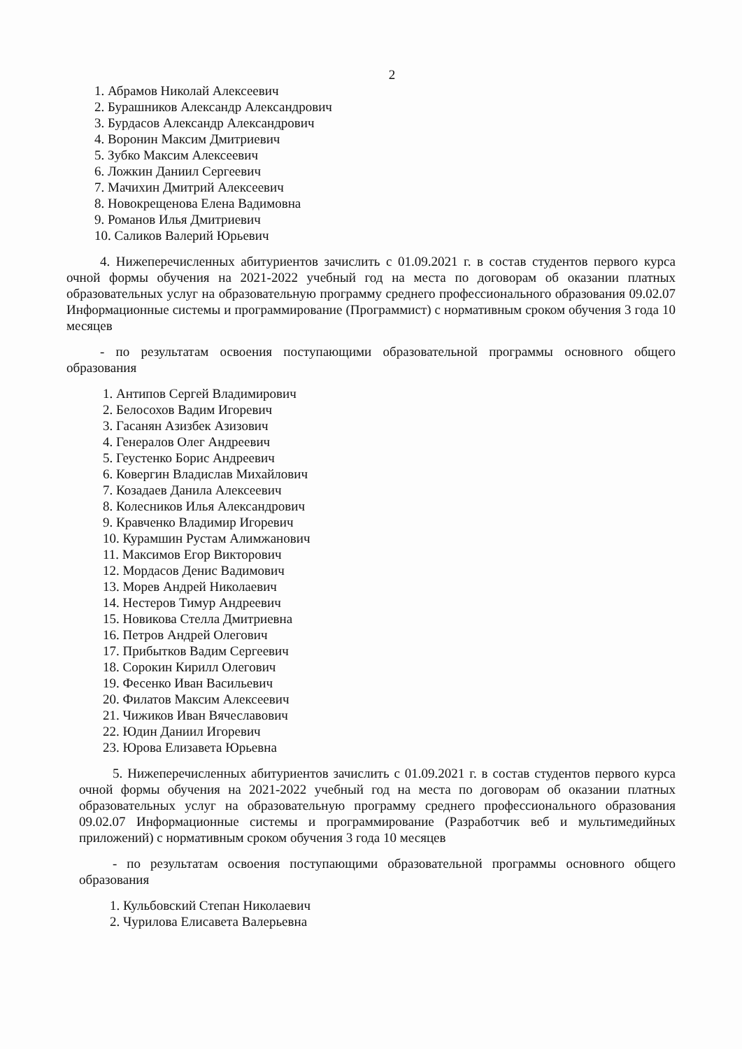2
1. Абрамов Николай Алексеевич
2. Бурашников Александр Александрович
3. Бурдасов Александр Александрович
4. Воронин Максим Дмитриевич
5. Зубко Максим Алексеевич
6. Ложкин Даниил Сергеевич
7. Мачихин Дмитрий Алексеевич
8. Новокрещенова Елена Вадимовна
9. Романов Илья Дмитриевич
10. Саликов Валерий Юрьевич
4. Нижеперечисленных абитуриентов зачислить с 01.09.2021 г. в состав студентов первого курса очной формы обучения на 2021-2022 учебный год на места по договорам об оказании платных образовательных услуг на образовательную программу среднего профессионального образования 09.02.07 Информационные системы и программирование (Программист) с нормативным сроком обучения 3 года 10 месяцев
- по результатам освоения поступающими образовательной программы основного общего образования
1. Антипов Сергей Владимирович
2. Белосохов Вадим Игоревич
3. Гасанян Азизбек Азизович
4. Генералов Олег Андреевич
5. Геустенко Борис Андреевич
6. Ковергин Владислав Михайлович
7. Козадаев Данила Алексеевич
8. Колесников Илья Александрович
9. Кравченко Владимир Игоревич
10. Курамшин Рустам Алимжанович
11. Максимов Егор Викторович
12. Мордасов Денис Вадимович
13. Морев Андрей Николаевич
14. Нестеров Тимур Андреевич
15. Новикова Стелла Дмитриевна
16. Петров Андрей Олегович
17. Прибытков Вадим Сергеевич
18. Сорокин Кирилл Олегович
19. Фесенко Иван Васильевич
20. Филатов Максим Алексеевич
21. Чижиков Иван Вячеславович
22. Юдин Даниил Игоревич
23. Юрова Елизавета Юрьевна
5. Нижеперечисленных абитуриентов зачислить с 01.09.2021 г. в состав студентов первого курса очной формы обучения на 2021-2022 учебный год на места по договорам об оказании платных образовательных услуг на образовательную программу среднего профессионального образования 09.02.07 Информационные системы и программирование (Разработчик веб и мультимедийных приложений) с нормативным сроком обучения 3 года 10 месяцев
- по результатам освоения поступающими образовательной программы основного общего образования
1. Кульбовский Степан Николаевич
2. Чурилова Елисавета Валерьевна